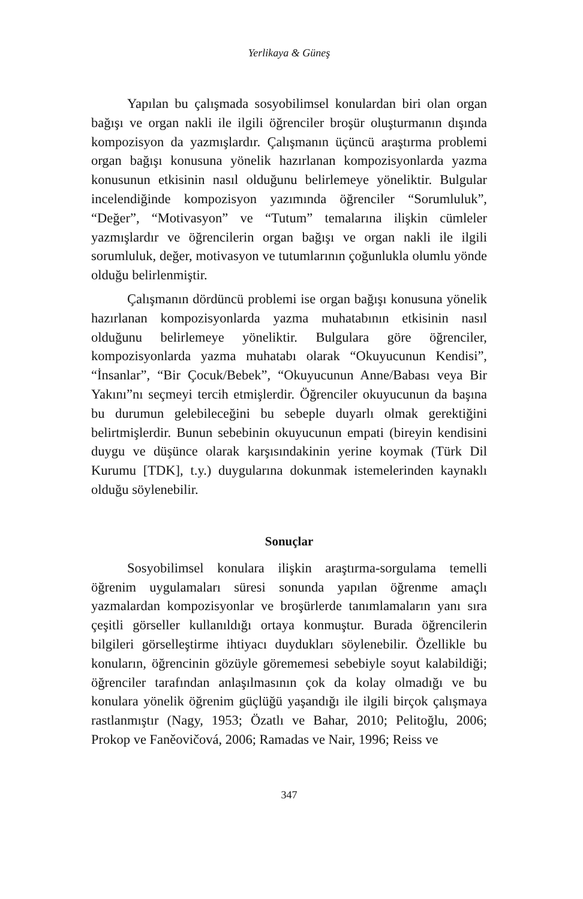Yerlikaya & Güneş
Yapılan bu çalışmada sosyobilimsel konulardan biri olan organ bağışı ve organ nakli ile ilgili öğrenciler broşür oluşturmanın dışında kompozisyon da yazmışlardır. Çalışmanın üçüncü araştırma problemi organ bağışı konusuna yönelik hazırlanan kompozisyonlarda yazma konusunun etkisinin nasıl olduğunu belirlemeye yöneliktir. Bulgular incelendiğinde kompozisyon yazımında öğrenciler “Sorumluluk”, “Değer”, “Motivasyon” ve “Tutum” temalarına ilişkin cümleler yazmışlardır ve öğrencilerin organ bağışı ve organ nakli ile ilgili sorumluluk, değer, motivasyon ve tutumlarının çoğunlukla olumlu yönde olduğu belirlenmiştir.
Çalışmanın dördüncü problemi ise organ bağışı konusuna yönelik hazırlanan kompozisyonlarda yazma muhatabının etkisinin nasıl olduğunu belirlemeye yöneliktir. Bulgulara göre öğrenciler, kompozisyonlarda yazma muhatabı olarak “Okuyucunun Kendisi”, “İnsanlar”, “Bir Çocuk/Bebek”, “Okuyucunun Anne/Babası veya Bir Yakını”nı seçmeyi tercih etmişlerdir. Öğrenciler okuyucunun da başına bu durumun gelebileceğini bu sebeple duyarlı olmak gerektiğini belirtmişlerdir. Bunun sebebinin okuyucunun empati (bireyin kendisini duygu ve düşünce olarak karşısındakinin yerine koymak (Türk Dil Kurumu [TDK], t.y.) duygularına dokunmak istemelerinden kaynaklı olduğu söylenebilir.
Sonuçlar
Sosyobilimsel konulara ilişkin araştırma-sorgulama temelli öğrenim uygulamaları süresi sonunda yapılan öğrenme amaçlı yazmalardan kompozisyonlar ve broşürlerde tanımlamaların yanı sıra çeşitli görseller kullanıldığı ortaya konmuştur. Burada öğrencilerin bilgileri görselleştirme ihtiyacı duydukları söylenebilir. Özellikle bu konuların, öğrencinin gözüyle görememesi sebebiyle soyut kalabildiği; öğrenciler tarafından anlaşılmasının çok da kolay olmadığı ve bu konulara yönelik öğrenim güçlüğü yaşandığı ile ilgili birçok çalışmaya rastlanmıştır (Nagy, 1953; Özatlı ve Bahar, 2010; Pelitoğlu, 2006; Prokop ve Faněovičová, 2006; Ramadas ve Nair, 1996; Reiss ve
347